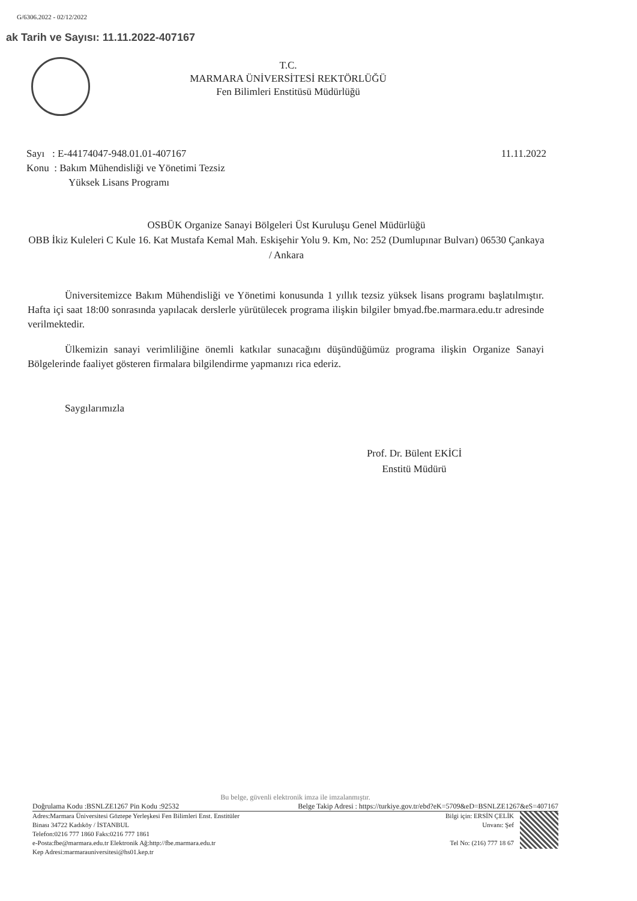G/6306.2022 - 02/12/2022
ak Tarih ve Sayısı: 11.11.2022-407167
T.C.
MARMARA ÜNİVERSİTESİ REKTÖRLÜĞÜ
Fen Bilimleri Enstitüsü Müdürlüğü
Sayı : E-44174047-948.01.01-407167 11.11.2022
Konu : Bakım Mühendisliği ve Yönetimi Tezsiz
Yüksek Lisans Programı
OSBÜK Organize Sanayi Bölgeleri Üst Kuruluşu Genel Müdürlüğü
OBB İkiz Kuleleri C Kule 16. Kat Mustafa Kemal Mah. Eskişehir Yolu 9. Km, No: 252 (Dumlupınar Bulvarı) 06530 Çankaya / Ankara
Üniversitemizce Bakım Mühendisliği ve Yönetimi konusunda 1 yıllık tezsiz yüksek lisans programı başlatılmıştır. Hafta içi saat 18:00 sonrasında yapılacak derslerle yürütülecek programa ilişkin bilgiler bmyad.fbe.marmara.edu.tr adresinde verilmektedir.
Ülkemizin sanayi verimliliğine önemli katkılar sunacağını düşündüğümüz programa ilişkin Organize Sanayi Bölgelerinde faaliyet gösteren firmalara bilgilendirme yapmanızı rica ederiz.
Saygılarımızla
Prof. Dr. Bülent EKİCİ
Enstitü Müdürü
Bu belge, güvenli elektronik imza ile imzalanmıştır.
Doğrulama Kodu :BSNLZE1267 Pin Kodu :92532 Belge Takip Adresi : https://turkiye.gov.tr/ebd?eK=5709&eD=BSNLZE1267&eS=407167
Adres:Marmara Üniversitesi Göztepe Yerleşkesi Fen Bilimleri Enst. Enstitüler
Binası 34722 Kadıköy / İSTANBUL
Telefon:0216 777 1860 Faks:0216 777 1861
e-Posta:fbe@marmara.edu.tr Elektronik Ağ:http://fbe.marmara.edu.tr
Kep Adresi:marmarauniversitesi@hs01.kep.tr
Bilgi için: ERSİN ÇELİK
Unvanı: Şef
Tel No: (216) 777 18 67